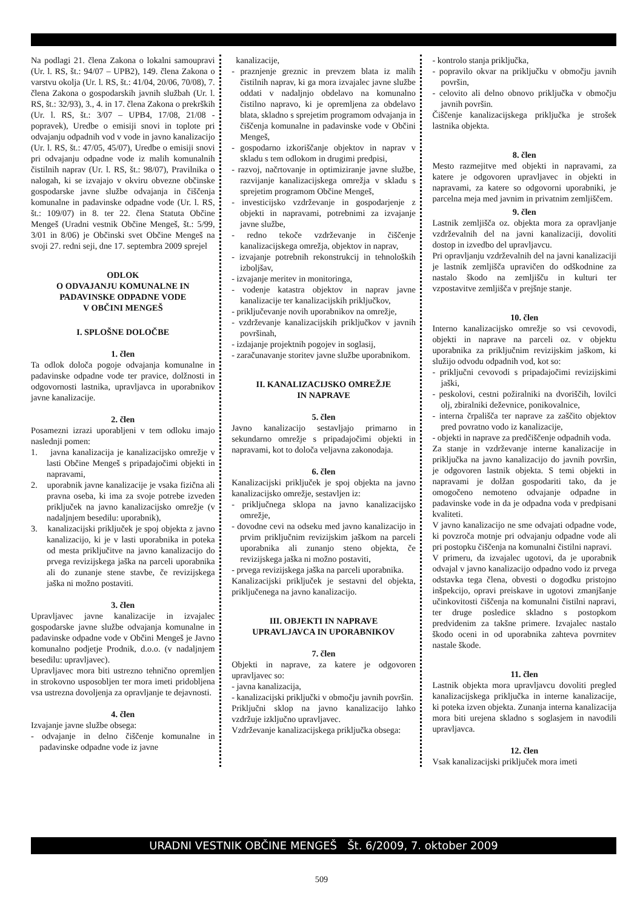Na podlagi 21. člena Zakona o lokalni samoupravi (Ur. l. RS, št.: 94/07 – UPB2), 149. člena Zakona o varstvu okolja (Ur. l. RS, št.: 41/04, 20/06, 70/08), 7. člena Zakona o gospodarskih javnih službah (Ur. l. RS, št.: 32/93), 3., 4. in 17. člena Zakona o prekrških (Ur. l. RS, št.: 3/07 – UPB4, 17/08, 21/08 - popravek), Uredbe o emisiji snovi in toplote pri odvajanju odpadnih vod v vode in javno kanalizacijo (Ur. l. RS, št.: 47/05, 45/07), Uredbe o emisiji snovi pri odvajanju odpadne vode iz malih komunalnih čistilnih naprav (Ur. l. RS, št.: 98/07), Pravilnika o nalogah, ki se izvajajo v okviru obvezne občinske gospodarske javne službe odvajanja in čiščenja komunalne in padavinske odpadne vode (Ur. l. RS, št.: 109/07) in 8. ter 22. člena Statuta Občine Mengeš (Uradni vestnik Občine Mengeš, št.: 5/99, 3/01 in 8/06) je Občinski svet Občine Mengeš na svoji 27. redni seji, dne 17. septembra 2009 sprejel
ODLOK
O ODVAJANJU KOMUNALNE IN
PADAVINSKE ODPADNE VODE
V OBČINI MENGEŠ
I. SPLOŠNE DOLOČBE
1. člen
Ta odlok določa pogoje odvajanja komunalne in padavinske odpadne vode ter pravice, dolžnosti in odgovornosti lastnika, upravljavca in uporabnikov javne kanalizacije.
2. člen
Posamezni izrazi uporabljeni v tem odloku imajo naslednji pomen:
1. javna kanalizacija je kanalizacijsko omrežje v lasti Občine Mengeš s pripadajočimi objekti in napravami,
2. uporabnik javne kanalizacije je vsaka fizična ali pravna oseba, ki ima za svoje potrebe izveden priključek na javno kanalizacijsko omrežje (v nadaljnjem besedilu: uporabnik),
3. kanalizacijski priključek je spoj objekta z javno kanalizacijo, ki je v lasti uporabnika in poteka od mesta priključitve na javno kanalizacijo do prvega revizijskega jaška na parceli uporabnika ali do zunanje stene stavbe, če revizijskega jaška ni možno postaviti.
3. člen
Upravljavec javne kanalizacije in izvajalec gospodarske javne službe odvajanja komunalne in padavinske odpadne vode v Občini Mengeš je Javno komunalno podjetje Prodnik, d.o.o. (v nadaljnjem besedilu: upravljavec).
Upravljavec mora biti ustrezno tehnično opremljen in strokovno usposobljen ter mora imeti pridobljena vsa ustrezna dovoljenja za opravljanje te dejavnosti.
4. člen
Izvajanje javne službe obsega:
- odvajanje in delno čiščenje komunalne in padavinske odpadne vode iz javne
kanalizacije,
- praznjenje greznic in prevzem blata iz malih čistilnih naprav, ki ga mora izvajalec javne službe oddati v nadaljnjo obdelavo na komunalno čistilno napravo, ki je opremljena za obdelavo blata, skladno s sprejetim programom odvajanja in čiščenja komunalne in padavinske vode v Občini Mengeš,
- gospodarno izkoriščanje objektov in naprav v skladu s tem odlokom in drugimi predpisi,
- razvoj, načrtovanje in optimiziranje javne službe, razvijanje kanalizacijskega omrežja v skladu s sprejetim programom Občine Mengeš,
- investicijsko vzdrževanje in gospodarjenje z objekti in napravami, potrebnimi za izvajanje javne službe,
- redno tekoče vzdrževanje in čiščenje kanalizacijskega omrežja, objektov in naprav,
- izvajanje potrebnih rekonstrukcij in tehnoloških izboljšav,
- izvajanje meritev in monitoringa,
- vodenje katastra objektov in naprav javne kanalizacije ter kanalizacijskih priključkov,
- priključevanje novih uporabnikov na omrežje,
- vzdrževanje kanalizacijskih priključkov v javnih površinah,
- izdajanje projektnih pogojev in soglasij,
- zaračunavanje storitev javne službe uporabnikom.
II. KANALIZACIJSKO OMREŽJE
IN NAPRAVE
5. člen
Javno kanalizacijo sestavljajo primarno in sekundarno omrežje s pripadajočimi objekti in napravami, kot to določa veljavna zakonodaja.
6. člen
Kanalizacijski priključek je spoj objekta na javno kanalizacijsko omrežje, sestavljen iz:
- priključnega sklopa na javno kanalizacijsko omrežje,
- dovodne cevi na odseku med javno kanalizacijo in prvim priključnim revizijskim jaškom na parceli uporabnika ali zunanjo steno objekta, če revizijskega jaška ni možno postaviti,
- prvega revizijskega jaška na parceli uporabnika.
Kanalizacijski priključek je sestavni del objekta, priključenega na javno kanalizacijo.
III. OBJEKTI IN NAPRAVE
UPRAVLJAVCA IN UPORABNIKOV
7. člen
Objekti in naprave, za katere je odgovoren upravljavec so:
- javna kanalizacija,
- kanalizacijski priključki v območju javnih površin.
Priključni sklop na javno kanalizacijo lahko vzdržuje izključno upravljavec.
Vzdrževanje kanalizacijskega priključka obsega:
- kontrolo stanja priključka,
- popravilo okvar na priključku v območju javnih površin,
- celovito ali delno obnovo priključka v območju javnih površin.
Čiščenje kanalizacijskega priključka je strošek lastnika objekta.
8. člen
Mesto razmejitve med objekti in napravami, za katere je odgovoren upravljavec in objekti in napravami, za katere so odgovorni uporabniki, je parcelna meja med javnim in privatnim zemljiščem.
9. člen
Lastnik zemljišča oz. objekta mora za opravljanje vzdrževalnih del na javni kanalizaciji, dovoliti dostop in izvedbo del upravljavcu.
Pri opravljanju vzdrževalnih del na javni kanalizaciji je lastnik zemljišča upravičen do odškodnine za nastalo škodo na zemljišču in kulturi ter vzpostavitve zemljišča v prejšnje stanje.
10. člen
Interno kanalizacijsko omrežje so vsi cevovodi, objekti in naprave na parceli oz. v objektu uporabnika za priključnim revizijskim jaškom, ki služijo odvodu odpadnih vod, kot so:
- priključni cevovodi s pripadajočimi revizijskimi jaški,
- peskolovi, cestni požiralniki na dvoriščih, lovilci olj, zbiralniki deževnice, ponikovalnice,
- interna črpališča ter naprave za zaščito objektov pred povratno vodo iz kanalizacije,
- objekti in naprave za predčiščenje odpadnih voda.
Za stanje in vzdrževanje interne kanalizacije in priključka na javno kanalizacijo do javnih površin, je odgovoren lastnik objekta. S temi objekti in napravami je dolžan gospodariti tako, da je omogočeno nemoteno odvajanje odpadne in padavinske vode in da je odpadna voda v predpisani kvaliteti.
V javno kanalizacijo ne sme odvajati odpadne vode, ki povzroča motnje pri odvajanju odpadne vode ali pri postopku čiščenja na komunalni čistilni napravi.
V primeru, da izvajalec ugotovi, da je uporabnik odvajal v javno kanalizacijo odpadno vodo iz prvega odstavka tega člena, obvesti o dogodku pristojno inšpekcijo, opravi preiskave in ugotovi zmanjšanje učinkovitosti čiščenja na komunalni čistilni napravi, ter druge posledice skladno s postopkom predvidenim za takšne primere. Izvajalec nastalo škodo oceni in od uporabnika zahteva povrnitev nastale škode.
11. člen
Lastnik objekta mora upravljavcu dovoliti pregled kanalizacijskega priključka in interne kanalizacije, ki poteka izven objekta. Zunanja interna kanalizacija mora biti urejena skladno s soglasjem in navodili upravljavca.
12. člen
Vsak kanalizacijski priključek mora imeti
URADNI VESTNIK OBČINE MENGEŠ Št. 6/2009, 7. oktober 2009
509